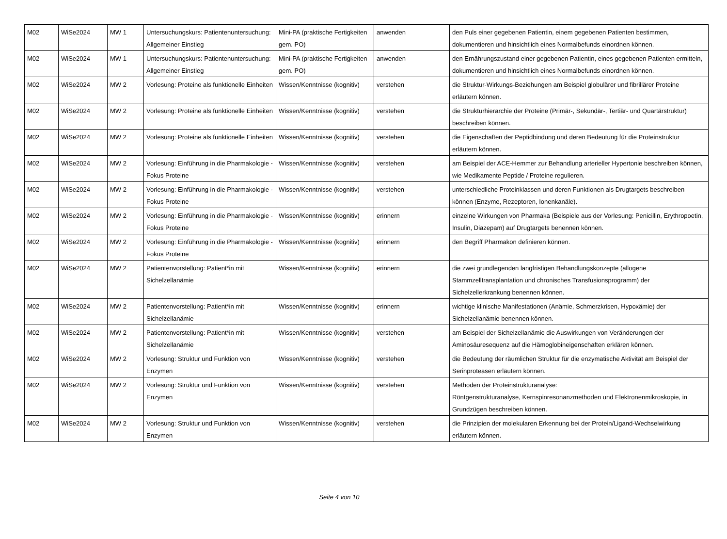| M02 | WiSe2024 | MW 1 | Untersuchungskurs: Patientenuntersuchung: Allgemeiner Einstieg | Mini-PA (praktische Fertigkeiten gem. PO) | anwenden | den Puls einer gegebenen Patientin, einem gegebenen Patienten bestimmen, dokumentieren und hinsichtlich eines Normalbefunds einordnen können. |
| M02 | WiSe2024 | MW 1 | Untersuchungskurs: Patientenuntersuchung: Allgemeiner Einstieg | Mini-PA (praktische Fertigkeiten gem. PO) | anwenden | den Ernährungszustand einer gegebenen Patientin, eines gegebenen Patienten ermitteln, dokumentieren und hinsichtlich eines Normalbefunds einordnen können. |
| M02 | WiSe2024 | MW 2 | Vorlesung: Proteine als funktionelle Einheiten | Wissen/Kenntnisse (kognitiv) | verstehen | die Struktur-Wirkungs-Beziehungen am Beispiel globulärer und fibrillärer Proteine erläutern können. |
| M02 | WiSe2024 | MW 2 | Vorlesung: Proteine als funktionelle Einheiten | Wissen/Kenntnisse (kognitiv) | verstehen | die Strukturhierarchie der Proteine (Primär-, Sekundär-, Tertiär- und Quartärstruktur) beschreiben können. |
| M02 | WiSe2024 | MW 2 | Vorlesung: Proteine als funktionelle Einheiten | Wissen/Kenntnisse (kognitiv) | verstehen | die Eigenschaften der Peptidbindung und deren Bedeutung für die Proteinstruktur erläutern können. |
| M02 | WiSe2024 | MW 2 | Vorlesung: Einführung in die Pharmakologie - Fokus Proteine | Wissen/Kenntnisse (kognitiv) | verstehen | am Beispiel der ACE-Hemmer zur Behandlung arterieller Hypertonie beschreiben können, wie Medikamente Peptide / Proteine regulieren. |
| M02 | WiSe2024 | MW 2 | Vorlesung: Einführung in die Pharmakologie - Fokus Proteine | Wissen/Kenntnisse (kognitiv) | verstehen | unterschiedliche Proteinklassen und deren Funktionen als Drugtargets beschreiben können (Enzyme, Rezeptoren, Ionenkanäle). |
| M02 | WiSe2024 | MW 2 | Vorlesung: Einführung in die Pharmakologie - Fokus Proteine | Wissen/Kenntnisse (kognitiv) | erinnern | einzelne Wirkungen von Pharmaka (Beispiele aus der Vorlesung: Penicillin, Erythropoetin, Insulin, Diazepam) auf Drugtargets benennen können. |
| M02 | WiSe2024 | MW 2 | Vorlesung: Einführung in die Pharmakologie - Fokus Proteine | Wissen/Kenntnisse (kognitiv) | erinnern | den Begriff Pharmakon definieren können. |
| M02 | WiSe2024 | MW 2 | Patientenvorstellung: Patient*in mit Sichelzellanämie | Wissen/Kenntnisse (kognitiv) | erinnern | die zwei grundlegenden langfristigen Behandlungskonzepte (allogene Stammzelltransplantation und chronisches Transfusionsprogramm) der Sichelzellerkrankung benennen können. |
| M02 | WiSe2024 | MW 2 | Patientenvorstellung: Patient*in mit Sichelzellanämie | Wissen/Kenntnisse (kognitiv) | erinnern | wichtige klinische Manifestationen (Anämie, Schmerzkrisen, Hypoxämie) der Sichelzellanämie benennen können. |
| M02 | WiSe2024 | MW 2 | Patientenvorstellung: Patient*in mit Sichelzellanämie | Wissen/Kenntnisse (kognitiv) | verstehen | am Beispiel der Sichelzellanämie die Auswirkungen von Veränderungen der Aminosäuresequenz auf die Hämoglobineigenschaften erklären können. |
| M02 | WiSe2024 | MW 2 | Vorlesung: Struktur und Funktion von Enzymen | Wissen/Kenntnisse (kognitiv) | verstehen | die Bedeutung der räumlichen Struktur für die enzymatische Aktivität am Beispiel der Serinproteasen erläutern können. |
| M02 | WiSe2024 | MW 2 | Vorlesung: Struktur und Funktion von Enzymen | Wissen/Kenntnisse (kognitiv) | verstehen | Methoden der Proteinstrukturanalyse: Röntgenstrukturanalyse, Kernspinresonanzmethoden und Elektronenmikroskopie, in Grundzügen beschreiben können. |
| M02 | WiSe2024 | MW 2 | Vorlesung: Struktur und Funktion von Enzymen | Wissen/Kenntnisse (kognitiv) | verstehen | die Prinzipien der molekularen Erkennung bei der Protein/Ligand-Wechselwirkung erläutern können. |
Seite 4 von 10